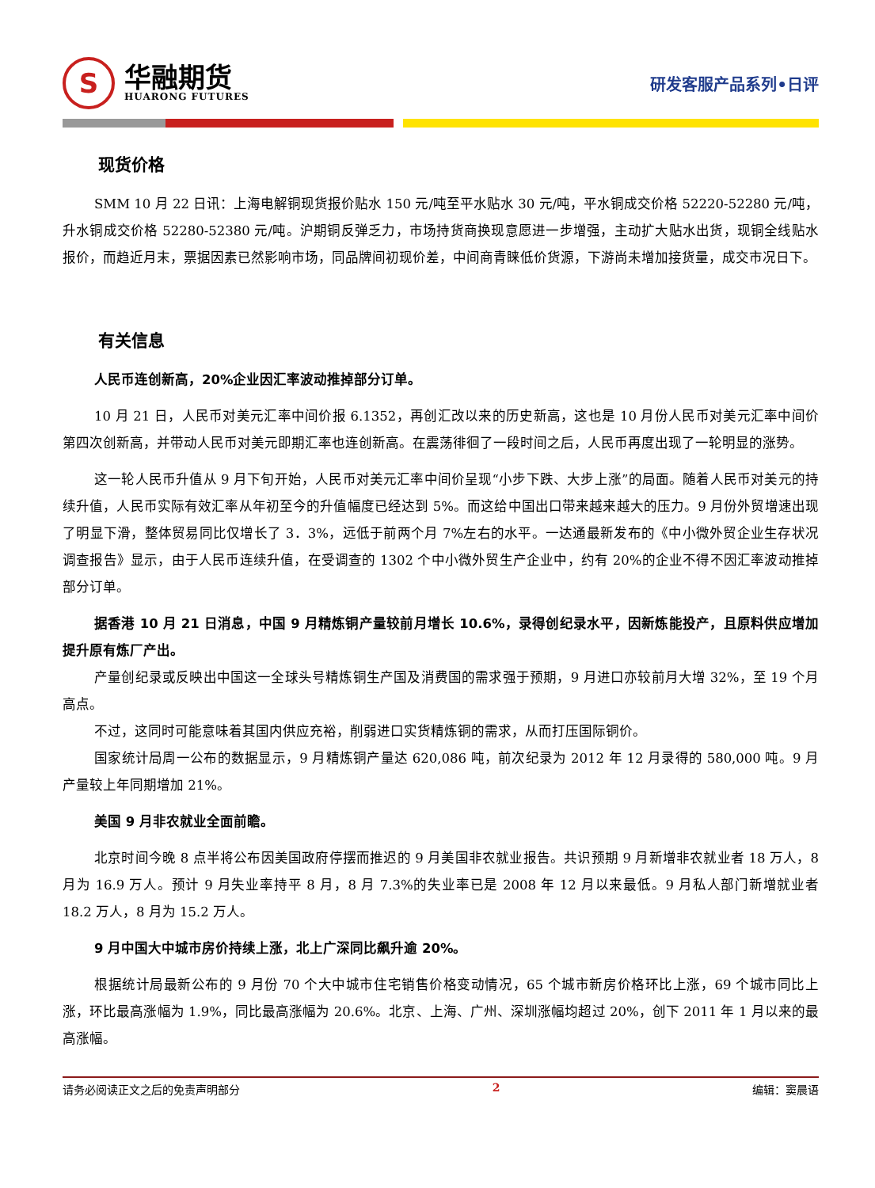S
华融期货
HUARONG FUTURES
研发客服产品系列•日评
现货价格
SMM 10 月 22 日讯：上海电解铜现货报价贴水 150 元/吨至平水贴水 30 元/吨，平水铜成交价格 52220-52280 元/吨，升水铜成交价格 52280-52380 元/吨。沪期铜反弹乏力，市场持货商换现意愿进一步增强，主动扩大贴水出货，现铜全线贴水报价，而趋近月末，票据因素已然影响市场，同品牌间初现价差，中间商青睐低价货源，下游尚未增加接货量，成交市况日下。
有关信息
人民币连创新高，20%企业因汇率波动推掉部分订单。
10 月 21 日，人民币对美元汇率中间价报 6.1352，再创汇改以来的历史新高，这也是 10 月份人民币对美元汇率中间价第四次创新高，并带动人民币对美元即期汇率也连创新高。在震荡徘徊了一段时间之后，人民币再度出现了一轮明显的涨势。
这一轮人民币升值从 9 月下旬开始，人民币对美元汇率中间价呈现“小步下跌、大步上涨”的局面。随着人民币对美元的持续升值，人民币实际有效汇率从年初至今的升值幅度已经达到 5%。而这给中国出口带来越来越大的压力。9 月份外贸增速出现了明显下滑，整体贸易同比仅增长了 3．3%，远低于前两个月 7%左右的水平。一达通最新发布的《中小微外贸企业生存状况调查报告》显示，由于人民币连续升值，在受调查的 1302 个中小微外贸生产企业中，约有 20%的企业不得不因汇率波动推掉部分订单。
据香港 10 月 21 日消息，中国 9 月精炼铜产量较前月增长 10.6%，录得创纪录水平，因新炼能投产，且原料供应增加提升原有炼厂产出。
产量创纪录或反映出中国这一全球头号精炼铜生产国及消费国的需求强于预期，9 月进口亦较前月大增 32%，至 19 个月高点。
不过，这同时可能意味着其国内供应充裕，削弱进口实货精炼铜的需求，从而打压国际铜价。
国家统计局周一公布的数据显示，9 月精炼铜产量达 620,086 吨，前次纪录为 2012 年 12 月录得的 580,000 吨。9 月产量较上年同期增加 21%。
美国 9 月非农就业全面前瞻。
北京时间今晚 8 点半将公布因美国政府停摆而推迟的 9 月美国非农就业报告。共识预期 9 月新增非农就业者 18 万人，8 月为 16.9 万人。预计 9 月失业率持平 8 月，8 月 7.3%的失业率已是 2008 年 12 月以来最低。9 月私人部门新增就业者 18.2 万人，8 月为 15.2 万人。
9 月中国大中城市房价持续上涨，北上广深同比飙升逾 20%。
根据统计局最新公布的 9 月份 70 个大中城市住宅销售价格变动情况，65 个城市新房价格环比上涨，69 个城市同比上涨，环比最高涨幅为 1.9%，同比最高涨幅为 20.6%。北京、上海、广州、深圳涨幅均超过 20%，创下 2011 年 1 月以来的最高涨幅。
请务必阅读正文之后的免责声明部分 2 编辑：窦晨语